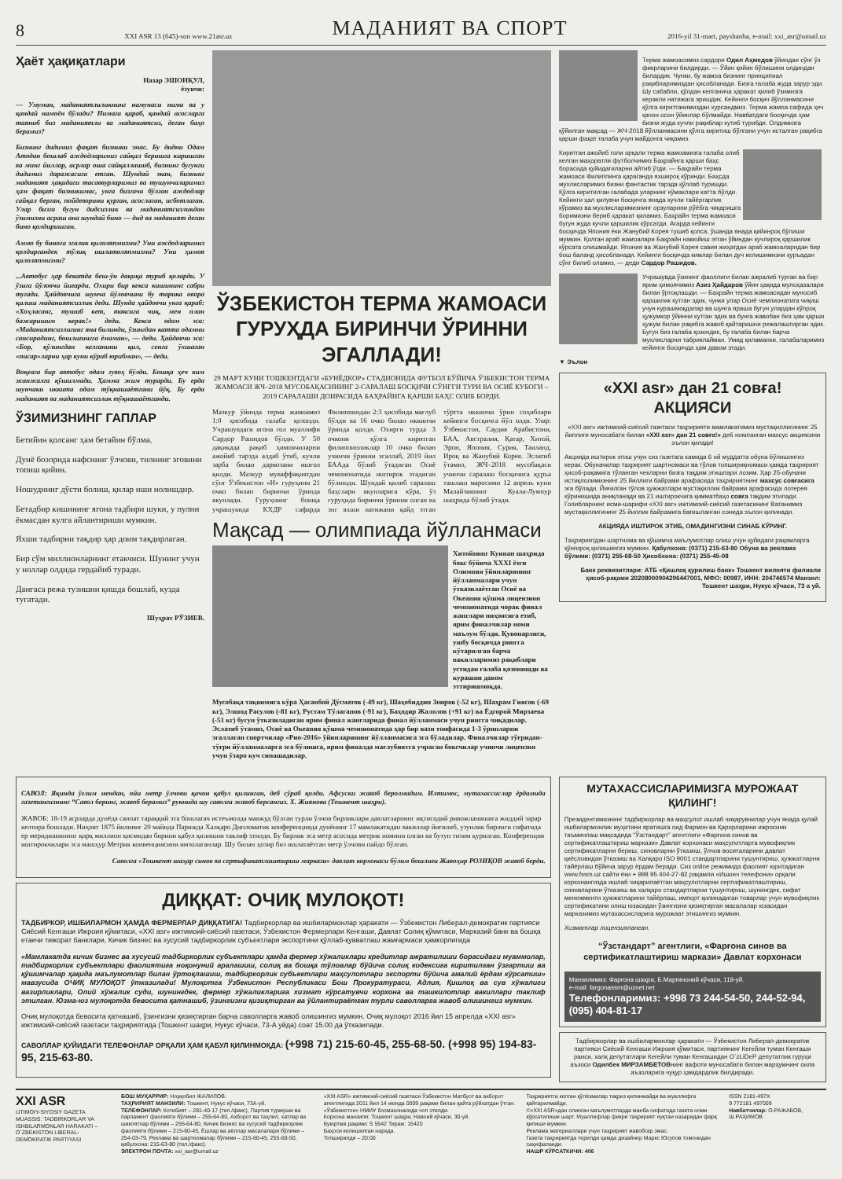8 XXI ASR 13 (645)-son www.21asr.uz
МАДАНИЯТ ВА СПОРТ
2016-yil 31-mart, payshanba, e-mail: xxi_asr@umail.uz
Ҳаёт ҳақиқатлари
Назар ЭШОНҚУЛ,
ёзувчи:
— Умуман, маданиятлиликнинг намунаси нима ва у қандай намоён бўлади? Нимага қараб, қандай асосларга таяниб биз маданиятли ва маданиятсиз, деган баҳо берамиз?
Бизнинг дидимиз фақат бизники эмас. Бу дидни Одам Атодан бошлаб аждодларимиз сайқал беришга киришган ва минг йиллар, асрлар оша сайқаллашиб, бизнинг бугунги дидимиз даражасига етган. Шундай экан, бизнинг маданият ҳақидаги тасаввурларимиз ва тушунчаларимиз ҳам фақат бизникимас, унга бизгача бўлган аждодлар сайқал берган, пойдеворини қурган, асослаган, исботлаган. Улар бизга бугун дидсизлик ва маданиятсизликдан ўзимизни асраш ана шундай бино — дид ва маданият деган бино қолдиришган.
Аммо бу бинога эгалик қилоляпмизми? Уни аждодларимиз қолдиргандек тўлиқ ишлатоляпмизми? Уни ҳимоя қилоляпмизми?
...Автобус ҳар бекатда беш-ўн дақиқа туриб қоларди. У ўзига йўловчи йиғарди. Охири бир кекса кишининг сабри тугади. Ҳайдовчига шунча йўловчини бу тарика овора қилиш маданиятсизлик деди. Шунда ҳайдовчи унга қараб: «Хоҳласанг, тушиб кет, таксига чиқ, мен план бажаришим керак!» деди. Кекса одам эса: «Маданиятсизлигинг яна билинди, ўзингдан катта одамни сансирадинг, бошлиғингга ёмаман», — деди. Ҳайдовчи эса: «Бор, қўлингдан келганини қил, сенга ўхшаган «писар»ларни ҳар куни кўриб юрибман», — деди.
Воқеага бир автобус одам гувоҳ бўлди. Бошқа ҳеч ким жанжалга қўшилмади. Ҳамма жим турарди. Бу ерда шунчаки иккита одам тўқнашаётгани йўқ. Бу ерда маданият ва маданиятсизлик тўқнашаётганди.
ЎЗИМИЗНИНГ ГАПЛАР
Бетийин қолсанг ҳам бетайин бўлма.
Дунё бозорида нафснинг ўлчови, тилнинг эговини топиш қийин.
Ношуднинг дўсти болиш, қилар иши нолишдир.
Бетадбир кишининг ягона тадбири шуки, у пулни ёкмасдан кулга айлантириши мумкин.
Яхши тадбирни тақдир ҳар доим тақдирлаган.
Бир сўм миллионларнинг етакчиси. Шунинг учун у ноллар олдида гердайиб туради.
Дангаса режа тузишни қишда бошлаб, кузда тугатади.
Шуҳрат РЎЗИЕВ.
ЎЗБЕКИСТОН ТЕРМА ЖАМОАСИ ГУРУҲДА БИРИНЧИ ЎРИННИ ЭГАЛЛАДИ!
29 МАРТ КУНИ ТОШКЕНТДАГИ «БУНЁДКОР» СТАДИОНИДА ФУТБОЛ БЎЙИЧА ЎЗБЕКИСТОН ТЕРМА ЖАМОАСИ ЖЧ–2018 МУСОБАҚАСИНИНГ 2-САРАЛАШ БОСҚИЧИ СЎНГГИ ТУРИ ВА ОСИЁ КУБОГИ – 2019 САРАЛАШИ ДОИРАСИДА БАҲРАЙНГА ҚАРШИ БАҲС ОЛИБ БОРДИ.
Мазкур ўйинда терма жамоамиз 1:0 ҳисобида ғалаба қозонди. Учрашувдаги ягона гол муаллифи Сардор Рашидов бўлди. У 50 дақиқада рақиб ҳимоячиларни ажойиб тарзда алдаб ўтиб, кучли зарба билан дарвозани ишғол қилди. Мазкур муваффақиятдан сўнг Ўзбекистон «Н» гуруҳини 21 очко билан биринчи ўринда якунлади. Гуруҳнинг бошқа учрашувида КХДР сафарда Филиппиндан 2:3 ҳисобида мағлуб бўлди ва 16 очко билан иккинчи ўринда қолди. Охирги турда 3 очкони қўлга киритган филиппинликлар 10 очко билан учинчи ўринни эгаллаб, 2019 йил БААда бўлиб ўтадиган Осиё чемпионатида иштирок этадиган бўлишди. Шундай қилиб саралаш баҳслари якунларига кўра, ўз гуруҳида биринчи ўринни олган ва энг яхши натижани қайд этган тўртта иккинчи ўрин соҳиблари кейинги босқичга йўл олди. Улар: Ўзбекистон, Саудия Арабистони, БАА, Австралия, Қатар, Хитой, Эрон, Япония, Сурия, Таиланд, Ироқ ва Жанубий Корея. Эслатиб ўтамиз, ЖЧ–2018 мусобақаси учинчи саралаш босқичига қуръа ташлаш маросими 12 апрель куни Малайзиянинг Куала-Лумпур шаҳрида бўлиб ўтади.
Мақсад — олимпиада йўлланмаси
Хитойнинг Куинан шаҳрида бокс бўйича XXXI ёзги Олимпия ўйинларининг йўлланмалари учун ўтказилаётган Осиё ва Океания қўшма лицензион чемпионатида чорак финал жанглари ниҳоясига етиб, ярим финалчилар номи маълум бўлди. Қувонарлиси, ушбу босқичда рингга кўтарилган барча вакилларимиз рақиблари устидан ғалаба қозонишди ва курашни давом эттиришмоқда.
Мусобақа тақвимига кўра Ҳасанбой Дўсматов (-49 кг), Шаҳобиддин Зоиров (-52 кг), Шаҳрам Гиясов (-69 кг), Элшод Расулов (-81 кг), Рустам Тўлаганов (-91 кг), Баҳодир Жалолов (+91 кг) ва Ёдгорой Мирзаева (-51 кг) бугун ўтказиладиган ярим финал жангларида финал йўлланмаси учун рингга чиқадилар. Эслатиб ўтамиз, Осиё ва Океания қўшма чемпионатида ҳар бир вазн тоифасида 1-3 ўринларни эгаллаган спортчилар «Рио-2016» ўйинларининг йўлланмасига эга бўладилар. Финалчилар тўғридан-тўғри йўлланмаларга эга бўлишса, ярим финалда мағлубиятга учраган боксчилар учинчи лицензия учун ўзаро куч синашадилар.
Терма жамоасимиз сардори Одил Аҳмедов ўйиндан сўнг ўз фикрларини билдирди. — Ўйин қийин бўлишини олдиндан билардик. Чунки, бу жамоа бизнинг принципиал рақибларимиздан ҳисобланади. Бизга ғалаба жуда зарур эди. Шу сабабли, қўлдан келганича ҳаракат қилиб ўзимизга керакли натижага эришдик. Кейинги босқич йўлланмасини қўлга киритганимиздан хурсандмиз. Терма жамоа сафида ҳеч қачон осон ўйинлар бўлмайди. Навбатдаги босқичда ҳам бизни жуда кучли рақиблар кутиб турибди. Олдимизга қўйилган мақсад — ЖЧ-2018 йўлланмасини қўлга киритиш бўлгани учун исталган рақибга қарши фақат ғалаба учун майдонга чиқамиз.
Киритган ажойиб голи орқали терма жамоамизга ғалаба олиб келган маҳоратли футболчимиз Баҳрайнга қарши баҳс борасида қуйидагиларни айтиб ўтди. — Баҳрайн терма жамоаси Филиппинга қараганда яхшироқ кўринди. Баҳсда мухлисларимиз бизни фантастик тарзда қўллаб туришди. Қўлга киритилган ғалабада уларнинг кўмаклари катта бўлди. Кейинги ҳал қилувчи босқичга янада кучли тайёргарлик кўрамиз ва мухлисларимизнинг орзуларини рўёбга чиқаришга боримизни бериб ҳаракат қиламиз. Баҳрайн терма жамоаси бугун жуда кучли қаршилик кўрсатди. Агарда кейинги босқичда Япония ёки Жанубий Корея тушиб қолса, ўшанда янада қийинроқ бўлиши мумкин. Қолган араб жамоалари Баҳрайн намойиш этган ўйиндан кучлироқ қаршилик кўрсата олишмайди. Япония ва Жанубий Корея савия жиҳатдан араб жамоаларидан бир бош баланд ҳисобланади. Кейинги босқичда кимлар билан дуч келишимизни қуръадан сўнг билиб оламиз, — деди Сардор Рашидов.
Учрашувда ўзининг фаоллиги билан ажралиб турган ва бир ярим ҳимоячимиз Азиз Ҳайдаров ўйин ҳақида мулоҳазалари билан ўртоқлашди. — Баҳрайн терма жамоасидан муносиб қаршилик кутган эдик, чунки улар Осиё чемпионатига чиқиш учун курашмоқдалар ва шунга яраша бугун улардан кўпроқ ҳужумкор ўйинни кутган эдик ва бунга жавобан биз ҳам қарши ҳужум билан рақибга жавоб қайтаришни режалаштирган эдик. Бугун биз ғалаба қозондик, бу ғалаба билан барча мухлисларни табриклайман. Умид қиламанки, галабаларимиз кейинги босқичда ҳам давом этади.
▼ Эълон
«XXI asr» дан 21 совға!
АКЦИЯСИ
«XXI asr» ижтимоий-сиёсий газетаси таҳририяти мамлакатимиз мустақиллигининг 25 йиллиги муносабати билан «XXI asr» дан 21 совға!» деб номланган махсус акциясини эълон қилади!
Акцияда иштирок этиш учун сиз газетага камида 6 ой муддатга обуна бўлишингиз керак. Обуначилар таҳририят шартномаси ва тўлов топшириқномаси ҳамда таҳририят ҳисоб-рақамига тўланган чекларни бизга тақдим этишлари лозим. Ҳар 25-обуначи истиқлолимизнинг 25 йиллиги байрами арафасида таҳририятнинг махсус совғасига эга бўлади. Йиғилган тўлов ҳужжатлари мустақиллик байрами арафасида лотерея кўринишида аниқланади ва 21 иштирокчига қимматбаҳо совға тақдим этилади. Голибларнинг исми-шарифи «XXI asr» ижтимоий-сиёсий газетасининг Ватанимиз мустақиллигининг 25 йиллик байрамига бағишланган сонида эълон қилинади.
АКЦИЯДА ИШТИРОК ЭТИБ, ОМАДИНГИЗНИ СИНАБ КЎРИНГ.
Таҳририятдан шартнома ва қўшимча маълумотлар олиш учун қуйидаги рақамларга қўнғироқ қилишингиз мумкин. Қабулхона: (0371) 215-63-80 Обуна ва реклама бўлими: (0371) 255-68-50 Ҳисобхона: (0371) 255-45-08
Банк реквизитлари: АТБ «Қишлоқ қурилиш банк» Тошкент вилояти филиали ҳисоб-рақами 20208000904296447001, МФО: 00987, ИНН: 204746574 Манзил: Тошкент шаҳри, Нукус кўчаси, 73 а уй.
САВОЛ: Яқинда ўғлим мендан, ойи метр ўлчови қачон қабул қилинган, деб сўраб қолди. Афсуски жавоб беролмадим. Илтимос, мутахассислар ёрдамида газетангизнинг “Савол беринг, жавоб берамиз” рукнида шу саволга жавоб берсангиз. Х. Жиянова (Тошкент шаҳри).
ЖАВОБ: 18-19 асрларда дунёда саноат тараққий эта бошлагач истеъмолда мавжуд бўлган турли ўлчов бирликлари давлатларнинг иқтисодий ривожланишига жиддий зарар келтира бошлади. Ниҳоят 1875 йилнинг 20 майида Парижда Халқаро Дипломатик конференцияда дунёнинг 17 мамлакатидан вакиллар йиғилиб, узунлик бирлиги сифатида ер меридианининг қирқ миллион қисмидан бирини қабул қилишни таклиф этилди. Бу бирлик эса метр асосида метрик номини олган ва бутун тизим қурилган. Конференция иштирокчилари эса машҳур Метрик конвенциясини имзолаганлар. Шу билан ҳозир биз ишлатаётган метр ўлчови пайдо бўлган.
Саволга «Тошкент шаҳар синов ва сертификатлаштириш маркази» давлат корхонаси бўлим бошлиғи Жавоҳир РОЗИҚОВ жавоб берди.
ДИҚҚАТ: ОЧИҚ МУЛОҚОТ!
ТАДБИРКОР, ИШБИЛАРМОН ҲАМДА ФЕРМЕРЛАР ДИҚҚАТИГА! Тадбиркорлар ва ишбилармонлар ҳаракати — Ўзбекистон Либерал-демократик партияси Сиёсий Кенгаши Ижроия қўмитаси, «XXI asr» ижтимоий-сиёсий газетаси, Ўзбекистон Фермерлари Кенгаши, Давлат Солиқ қўмитаси, Марказий банк ва бошқа етакчи тижорат банклари, Кичик бизнес ва хусусий тадбиркорлик субъектлари экспортини қўллаб-қувватлаш жамғармаси ҳамкорлигида
«Мамлакатда кичик бизнес ва хусусий тадбиркорлик субъектлари ҳамда фермер хўжаликлари кредитлар ажратилиши борасидаги муаммолар, тадбиркорлик субъектлари фаолиятига ноқонуний аралашиш, солиқ ва бошқа тўловлар бўйича солиқ кодексига киритилган ўзгартиш ва қўшимчалар ҳақида маълумотлар билан ўртоқлашиш, тадбиркорлик субъектлари маҳсулотлари экспорти бўйича амалий ёрдам кўрсатиш» мавзусида ОЧИҚ МУЛОҚОТ ўтказилади! Мулоқотга Ўзбекистон Республикаси Бош Прокуратураси, Адлия, Қишлоқ ва сув хўжалиги вазирликлари, Олий хўжалик суди, шунингдек, фермер хўжаликларига хизмат кўрсатувчи корхона ва ташкилотлар вакиллари таклиф этилган. Юзма-юз мулоқотда бевосита қатнашиб, ўзингизни қизиқтирган ва ўйлантираётган турли саволларга жавоб олишингиз мумкин.
Очиқ мулоқотда бевосита қатнашиб, ўзингизни қизиқтирган барча саволларга жавоб олишингиз мумкин. Очиқ мулоқот 2016 йил 15 апрелда «XXI asr» ижтимоий-сиёсий газетаси таҳририятида (Тошкент шаҳри, Нукус кўчаси, 73-А уйда) соат 15.00 да ўтказилади.
САВОЛЛАР ҚУЙИДАГИ ТЕЛЕФОНЛАР ОРҚАЛИ ҲАМ ҚАБУЛ ҚИЛИНМОҚДА: (+998 71) 215-60-45, 255-68-50. (+998 95) 194-83-95, 215-63-80.
МУТАХАССИСЛАРИМИЗГА МУРОЖААТ ҚИЛИНГ!
Президентимизнинг тадбиркорлар ва маҳсулот ишлаб чиқарувчилар учун янада қулай ишбилармонлик муҳитини яратишга оид Фармон ва Қарорларини ижросини таъминлаш мақсадида “Ўзстандарт” агентлиги «Фарғона синов ва сертификатлаштириш маркази» Давлат корхонаси маҳсулотларга мувофиқлик сертификатларни бериш, синовларни ўтказиш, ўлчов воситаларини давлат қиёсловидан ўтказиш ва Халқаро ISO 9001 стандартларини тушунтириш, ҳужжатларни тайёрлаш бўйича зарур ёрдам беради. Сиз online режимида фаолият юритадиган www.fssm.uz сайти ёки + 998 95 404-27-82 рақамли «Ишонч телефони» орқали корхонангизда ишлаб чиқарилаётган маҳсулотларни сертификатлаштириш, синовларини ўтказиш ва халқаро стандартларни тушунтириш, шунингдек, сифат менежменти ҳужжатларини тайёрлаш, импорт қилинадиган товарлар учун мувофиқлик сертификатини олиш юзасидан ўзингизни қизиқтирган масалалар юзасидан марказимиз мутахассисларига мурожаат этишингиз мумкин.
Хизматлар лицензияланган.
“Ўзстандарт” агентлиги, «Фарғона синов ва сертификатлаштириш маркази» Давлат корхонаси
Манзилимиз: Фарғона шаҳри, Б.Марғиноний кўчаси, 119-уй.
e-mail: fargonassm@uznet.net
Телефонларимиз: +998 73 244-54-50, 244-52-94, (095) 404-81-17
Тадбиркорлар ва ишбилармонлар ҳаракати — Ўзбекистон Либерал-демократик партияси Сиёсий Кенгаши Ижроия қўмитаси, партиянинг Кегейли туман Кенгаши раиси, халқ депутатлари Кегейли туман Кенгашидан O`zLiDeP депутатлик гуруҳи аъзоси Одилбек МИРЗАМБЕТОВнинг вафоти муносабати билан марҳумнинг оила аъзоларига чуқур ҳамдардлик билдиради.
XXI ASR
IJTIMOIY-SIYOSIY GAZETA
MUASSIS: TADBIRKORLAR VA ISHBILARMONLAR HARAKATI – O`ZBEKISTON LIBERAL-DEMOKRATIK PARTIYASI
БОШ МУҲАРРИР: Норқобил ЖАЛИЛОВ.
ТАҲРИРИЯТ МАНЗИЛИ: Тошкент, Нукус кўчаси, 73А-уй.
ТЕЛЕФОНЛАР: Котибият – 281-40-17 (тел./факс), Партия турмуши ва парламент фаолияти бўлими – 255-64-80, Ахборот ва таҳлил, хатлар ва шикоятлар бўлими – 255-64-80, Кичик бизнес ва хусусий тадбиркорлик фаолияти бўлими – 215-60-45, Ёшлар ва аёллар масалалари бўлими – 254-03-79, Реклама ва шартномалар бўлими – 215-60-45, 255-68-50, қабулхона: 215-63-80 (тел./факс).
ЭЛЕКТРОН ПОЧТА: xxi_asr@umail.uz
«XXI ASR» ижтимоий-сиёсий газетаси Ўзбекистон Матбуот ва ахборот агентлигида 2011 йил 14 июнда 0009 рақами билан қайта рўйхатдан ўтган.
«Ўзбекистон» НМИУ босмахонасида чоп этилди.
Корхона манзили: Тошкент шаҳри, Навоий кўчаси, 30-уй.
Буюртма рақами: S 5542 Тираж: 15420
Баҳоси келишилган нархда.
Топширилди – 20:00
Таҳририятга келган қўлёзмалар тақриз қилинмайди ва муаллифга қайтарилмайди.
©«XXI ASR»дан олинган маълумотларда манба сифатида газета номи кўрсатилиши шарт. Муаллифлар фикри таҳририят нуқтаи назаридан фарқ қилиши мумкин.
Реклама материаллари учун таҳририят жавобгар эмас.
Газета таҳририятда терилди ҳамда дизайнер Маркс Юсупов томонидан саҳифаланди.
НАШР КЎРСАТКИЧИ: 406
ISSN 2181-497X
9 772181 497009
Навбатчилар: О.РАЖАБОВ, Ш.РАҲИМОВ.